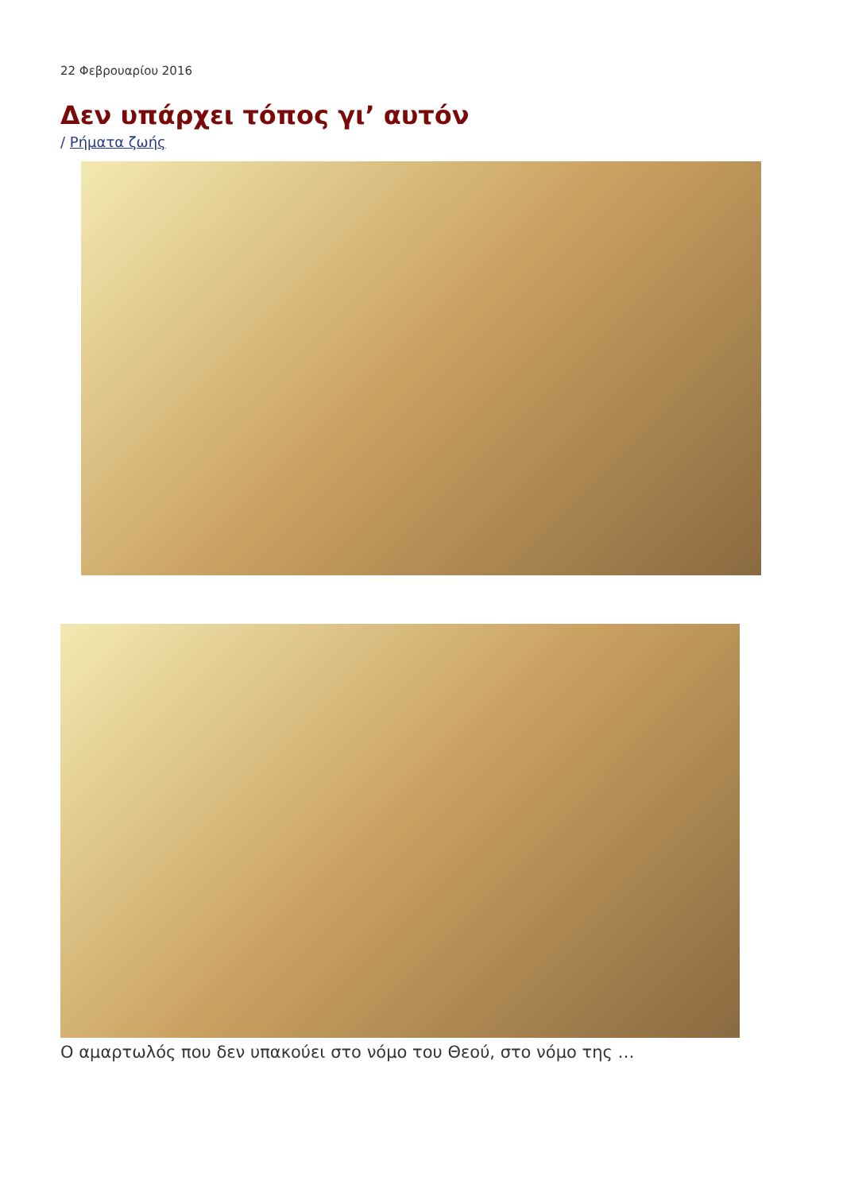22 Φεβρουαρίου 2016
Δεν υπάρχει τόπος γι’ αυτόν
/ Ρήματα ζωής
Ο αμαρτωλός που δεν υπακούει στο νόμο του Θεού, στο νόμο της …